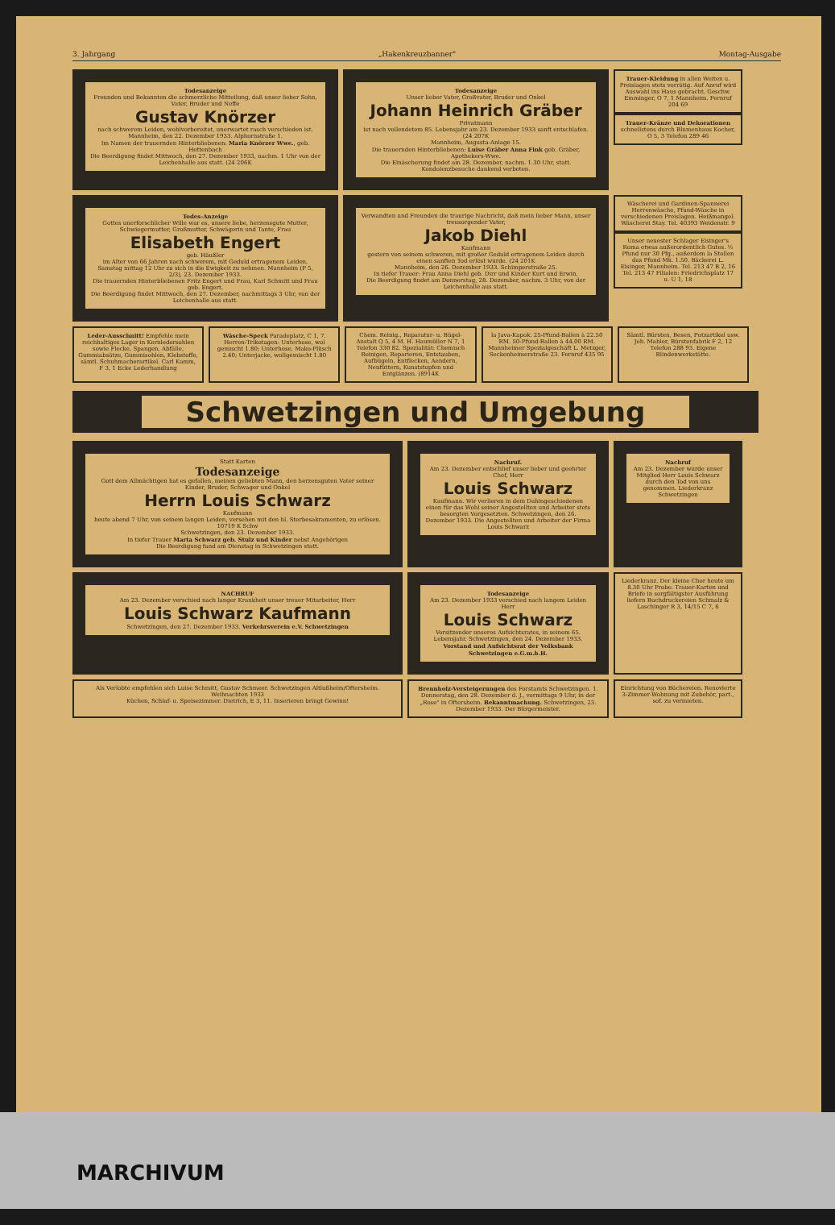3. Jahrgang „Hakenkreuzbanner" Montag-Ausgabe
Todesanzeige
Freunden und Bekannten die schmerzliche Mitteilung, daß unser lieber Sohn, Vater, Bruder und Neffe
Gustav Knörzer
nach schwerem Leiden, wohlvorbereitet, unerwartet rasch verschieden ist. Mannheim, den 22. Dezember 1933. Alphornstraße 1.
Im Namen der trauernden Hinterbliebenen: Maria Knörzer Wwe., geb. Hettenbach
Die Beerdigung findet Mittwoch, den 27. Dezember 1933, nachm. 1 Uhr von der Leichenhalle aus statt. (24 206K
Todesanzeige
Unser lieber Vater, Großvater, Bruder und Onkel
Johann Heinrich Gräber
Privatmann
ist nach vollendetem 85. Lebensjahr am 23. Dezember 1933 sanft entschlafen. (24 207K
Mannheim, Augusta-Anlage 15.
Die trauernden Hinterbliebenen: Luise Gräber Anna Fink geb. Gräber, Apothekers-Wwe.
Die Einäscherung findet am 28. Dezember, nachm. 1.30 Uhr, statt. Kondolenzbesuche dankend verbeten.
Trauer-Kleidung in allen Weiten u. Preislagen stets vorrätig. Auf Anruf wird Auswahl ins Haus gebracht. Geschw. Emminger, O 7, 1 Mannheim. Fernruf 204 69
Trauer-Kränze und Dekorationen schnellstens durch Blumenhaus Kocher, O 5, 3 Telefon 289 46
Todes-Anzeige
Gottes unerforschlicher Wille war es, unsere liebe, herzensgute Mutter, Schwiegermutter, Großmutter, Schwägerin und Tante, Frau
Elisabeth Engert
geb. Häußler
im Alter von 66 Jahren nach schwerem, mit Geduld ertragenem Leiden, Samstag mittag 12 Uhr zu sich in die Ewigkeit zu nehmen. Mannheim (P 5, 2/3), 23. Dezember 1933.
Die trauernden Hinterbliebenen Fritz Engert und Frau, Karl Schmitt und Frau geb. Engert.
Die Beerdigung findet Mittwoch, den 27. Dezember, nachmittags 3 Uhr, von der Leichenhalle aus statt.
Verwandten und Freunden die traurige Nachricht, daß mein lieber Mann, unser treusorgender Vater,
Jakob Diehl
Kaufmann
gestern von seinem schweren, mit großer Geduld ertragenem Leiden durch einen sanften Tod erlöst wurde. (24 201K
Mannheim, den 26. Dezember 1933. Schimperstraße 25.
In tiefer Trauer: Frau Anna Diehl geb. Dirr und Kinder Kurt und Erwin.
Die Beerdigung findet am Donnerstag, 28. Dezember, nachm. 3 Uhr, von der Leichenhalle aus statt.
Wäscherei und Gardinen-Spannerei Herrenwäsche, Pfund-Wäsche in verschiedenen Preislagen. Heißmangel. Wäscherei Stay. Tel. 40393 Weidenstr. 9
Unser neuester Schlager Eisinger's Roma etwas außerordentlich Gutes. ½ Pfund nur 30 Pfg., außerdem la Stollen das Pfund Mk. 1.50. Bäckerei L. Eisinger, Mannheim. Tel. 213 47 B 2, 16 Tel. 213 47 Filialen: Friedrichsplatz 17 u. U 1, 18
Leder-Ausschnitt! Empfehle mein reichhaltiges Lager in Kernledersohlen sowie Flecke, Spangen, Abfälle, Gummiabsätze, Gummisohlen, Klebstoffe, sämtl. Schuhmacherartikel. Carl Kamm, F 3, 1 Ecke Lederhandlung
Wäsche-Speck Paradeplatz, C 1, 7. Herren-Trikotagen: Unterhose, wol gemischt 1.80; Unterhose, Mako-Plüsch 2.40; Unterjacke, wollgemischt 1.80
Chem. Reinig., Reparatur- u. Bügel-Anstalt Q 5, 4 M. H. Haumüller N 7, 1 Telefon 330 82. Spezialität: Chemisch Reinigen, Reparieren, Entstauben, Aufbügeln, Entflecken, Aendern, Neufüttern, Kunststopfen und Entglänzen. (8914K
la Java-Kapok. 25-Pfund-Ballen à 22.50 RM. 50-Pfund-Ballen à 44.00 RM. Mannheimer Spezialgeschäft L. Metzger, Seckenheimerstraße 23. Fernruf 435 95
Sämtl. Bürsten, Besen, Putzartikel usw. Joh. Mahler, Bürstenfabrik F 2, 12 Telefon 288 93. Eigene Blindenwerkstätte.
Schwetzingen und Umgebung
Statt Karten
Todesanzeige
Gott dem Allmächtigen hat es gefallen, meinen geliebten Mann, den herzensguten Vater seiner Kinder, Bruder, Schwager und Onkel
Herrn Louis Schwarz
Kaufmann
heute abend 7 Uhr, von seinem langen Leiden, versehen mit den hl. Sterbesakramenten, zu erlösen. 10719 K Schw
Schwetzingen, den 23. Dezember 1933.
In tiefer Trauer Marta Schwarz geb. Stulz und Kinder nebst Angehörigen
Die Beerdigung fand am Dienstag in Schwetzingen statt.
Nachruf.
Am 23. Dezember entschlief unser lieber und geehrter Chef, Herr
Louis Schwarz
Kaufmann. Wir verlieren in dem Dahingeschiedenen einen für das Wohl seiner Angestellten und Arbeiter stets besorgten Vorgesetzten. Schwetzingen, den 26. Dezember 1933. Die Angestellten und Arbeiter der Firma Louis Schwarz
Nachruf
Am 23. Dezember wurde unser Mitglied Herr Louis Schwarz durch den Tod von uns genommen. Liederkranz Schwetzingen
NACHRUF
Am 23. Dezember verschied nach langer Krankheit unser treuer Mitarbeiter, Herr
Louis Schwarz Kaufmann
Schwetzingen, den 27. Dezember 1933. Verkehrsverein e.V. Schwetzingen
Todesanzeige
Am 23. Dezember 1933 verschied nach langem Leiden Herr
Louis Schwarz
Vorsitzender unseres Aufsichtsrates, in seinem 65. Lebensjahr. Schwetzingen, den 24. Dezember 1933. Vorstand und Aufsichtsrat der Volksbank Schwetzingen e.G.m.b.H.
Liederkranz. Der kleine Chor heute um 8.30 Uhr Probe. Trauer-Karten und Briefe in sorgfältigster Ausführung liefern Buchdruckereien Schmalz & Laschinger R 3, 14/15 C 7, 6
Als Verlobte empfehlen sich Luise Schmitt, Gustav Schmeer. Schwetzingen Altlußheim/Oftersheim. Weihnachten 1933
Küchen, Schlaf- u. Speisezimmer. Dietrich, E 3, 11. Inserieren bringt Gewinn!
Brennholz-Versteigerungen des Forstamts Schwetzingen. 1. Donnerstag, den 28. Dezember d. J., vormittags 9 Uhr, in der „Rose" in Oftersheim. Bekanntmachung. Schwetzingen, 23. Dezember 1933. Der Bürgermeister.
Einrichtung von Büchereien. Renovierte 3-Zimmer-Wohnung mit Zubehör, part., sof. zu vermieten.
MARCHIVUM